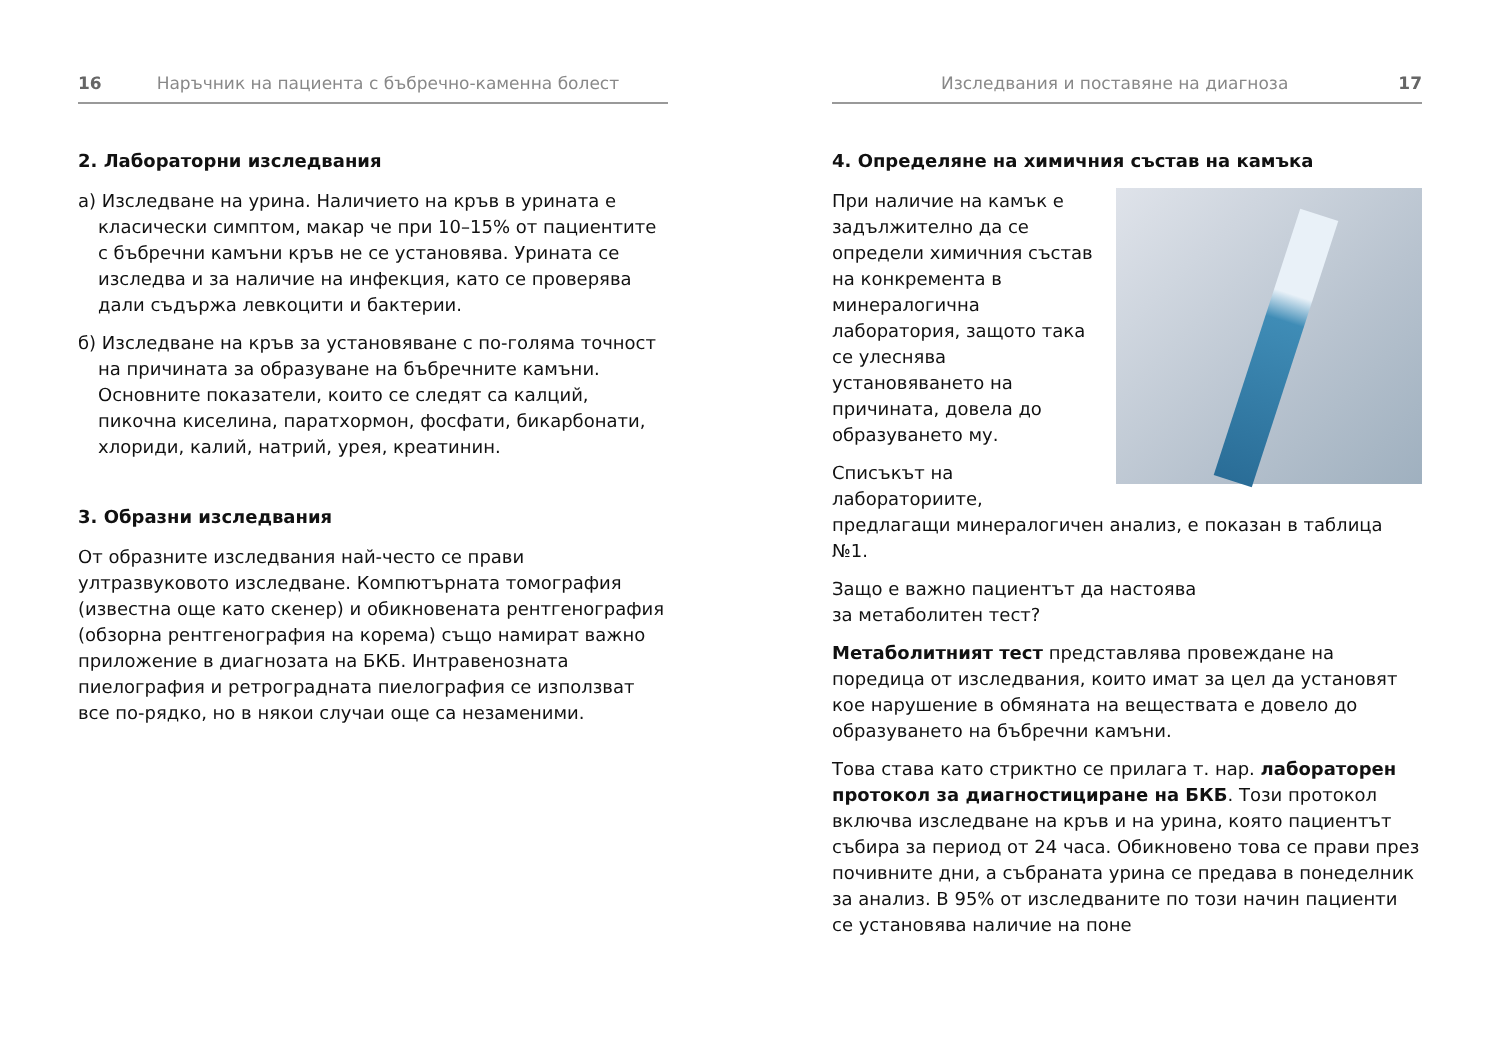16 Наръчник на пациента с бъбречно-каменна болест
2. Лабораторни изследвания
а) Изследване на урина. Наличието на кръв в урината е класически симптом, макар че при 10–15% от пациентите с бъбречни камъни кръв не се установява. Урината се изследва и за наличие на инфекция, като се проверява дали съдържа левкоцити и бактерии.
б) Изследване на кръв за установяване с по-голяма точност на причината за образуване на бъбречните камъни. Основните показатели, които се следят са калций, пикочна киселина, паратхормон, фосфати, бикарбонати, хлориди, калий, натрий, урея, креатинин.
3. Образни изследвания
От образните изследвания най-често се прави ултразвуковото изследване. Компютърната томография (известна още като скенер) и обикновената рентгенография (обзорна рентгенография на корема) също намират важно приложение в диагнозата на БКБ. Интравенозната пиелография и ретроградната пиелография се използват все по-рядко, но в някои случаи още са незаменими.
Изследвания и поставяне на диагноза 17
4. Определяне на химичния състав на камъка
При наличие на камък е задължително да се определи химичния състав на конкремента в минералогична лаборатория, защото така се улеснява установяването на причината, довела до образуването му.
Списъкът на лабораториите, предлагащи минералогичен анализ, е показан в таблица №1.
Защо е важно пациентът да настоява
за метаболитен тест?
Метаболитният тест представлява провеждане на поредица от изследвания, които имат за цел да установят кое нарушение в обмяната на веществата е довело до образуването на бъбречни камъни.
Това става като стриктно се прилага т. нар. лабораторен протокол за диагностициране на БКБ. Този протокол включва изследване на кръв и на урина, която пациентът събира за период от 24 часа. Обикновено това се прави през почивните дни, а събраната урина се предава в понеделник за анализ. В 95% от изследваните по този начин пациенти се установява наличие на поне